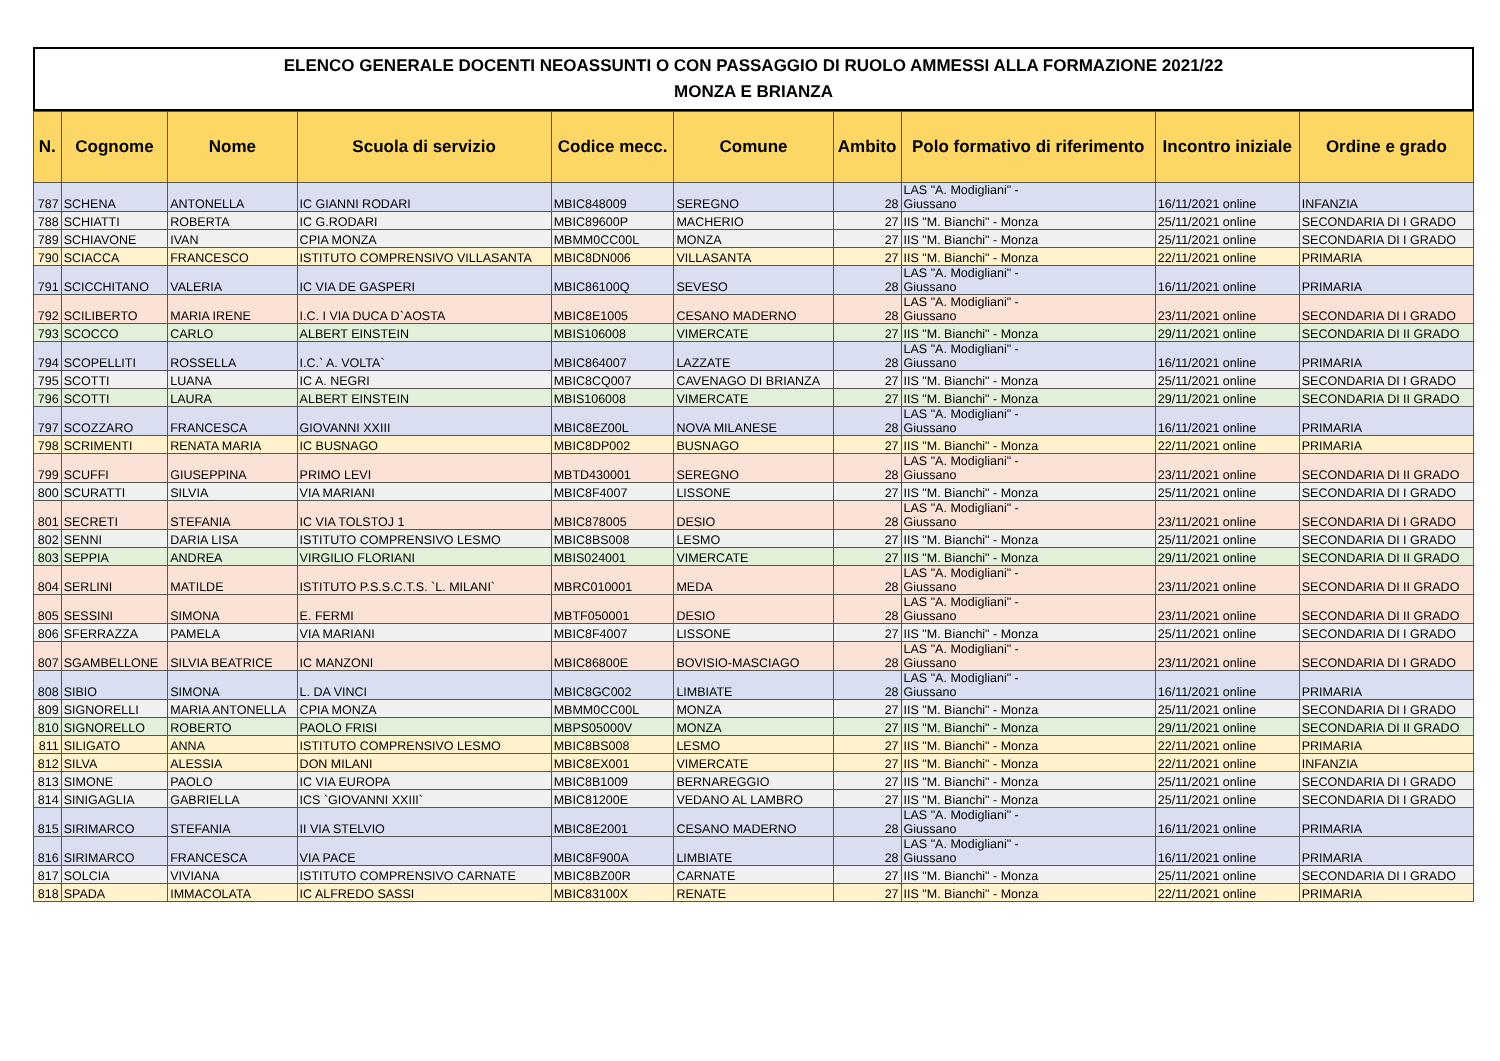ELENCO GENERALE DOCENTI NEOASSUNTI O CON PASSAGGIO DI RUOLO AMMESSI ALLA FORMAZIONE 2021/22
MONZA E BRIANZA
| N. | Cognome | Nome | Scuola di servizio | Codice mecc. | Comune | Ambito | Polo formativo di riferimento | Incontro iniziale | Ordine e grado |
| --- | --- | --- | --- | --- | --- | --- | --- | --- | --- |
| 787 | SCHENA | ANTONELLA | IC GIANNI RODARI | MBIC848009 | SEREGNO | 28 | LAS "A. Modigliani" - Giussano | 16/11/2021 online | INFANZIA |
| 788 | SCHIATTI | ROBERTA | IC G.RODARI | MBIC89600P | MACHERIO | 27 | IIS "M. Bianchi" - Monza | 25/11/2021 online | SECONDARIA DI I GRADO |
| 789 | SCHIAVONE | IVAN | CPIA MONZA | MBMM0CC00L | MONZA | 27 | IIS "M. Bianchi" - Monza | 25/11/2021 online | SECONDARIA DI I GRADO |
| 790 | SCIACCA | FRANCESCO | ISTITUTO COMPRENSIVO VILLASANTA | MBIC8DN006 | VILLASANTA | 27 | IIS "M. Bianchi" - Monza | 22/11/2021 online | PRIMARIA |
| 791 | SCICCHITANO | VALERIA | IC VIA DE GASPERI | MBIC86100Q | SEVESO | 28 | LAS "A. Modigliani" - Giussano | 16/11/2021 online | PRIMARIA |
| 792 | SCILIBERTO | MARIA IRENE | I.C. I VIA DUCA D`AOSTA | MBIC8E1005 | CESANO MADERNO | 28 | LAS "A. Modigliani" - Giussano | 23/11/2021 online | SECONDARIA DI I GRADO |
| 793 | SCOCCO | CARLO | ALBERT EINSTEIN | MBIS106008 | VIMERCATE | 27 | IIS "M. Bianchi" - Monza | 29/11/2021 online | SECONDARIA DI II GRADO |
| 794 | SCOPELLITI | ROSSELLA | I.C.` A. VOLTA` | MBIC864007 | LAZZATE | 28 | LAS "A. Modigliani" - Giussano | 16/11/2021 online | PRIMARIA |
| 795 | SCOTTI | LUANA | IC A. NEGRI | MBIC8CQ007 | CAVENAGO DI BRIANZA | 27 | IIS "M. Bianchi" - Monza | 25/11/2021 online | SECONDARIA DI I GRADO |
| 796 | SCOTTI | LAURA | ALBERT EINSTEIN | MBIS106008 | VIMERCATE | 27 | IIS "M. Bianchi" - Monza | 29/11/2021 online | SECONDARIA DI II GRADO |
| 797 | SCOZZARO | FRANCESCA | GIOVANNI XXIII | MBIC8EZ00L | NOVA MILANESE | 28 | LAS "A. Modigliani" - Giussano | 16/11/2021 online | PRIMARIA |
| 798 | SCRIMENTI | RENATA MARIA | IC BUSNAGO | MBIC8DP002 | BUSNAGO | 27 | IIS "M. Bianchi" - Monza | 22/11/2021 online | PRIMARIA |
| 799 | SCUFFI | GIUSEPPINA | PRIMO LEVI | MBTD430001 | SEREGNO | 28 | LAS "A. Modigliani" - Giussano | 23/11/2021 online | SECONDARIA DI II GRADO |
| 800 | SCURATTI | SILVIA | VIA MARIANI | MBIC8F4007 | LISSONE | 27 | IIS "M. Bianchi" - Monza | 25/11/2021 online | SECONDARIA DI I GRADO |
| 801 | SECRETI | STEFANIA | IC VIA TOLSTOJ 1 | MBIC878005 | DESIO | 28 | LAS "A. Modigliani" - Giussano | 23/11/2021 online | SECONDARIA DI I GRADO |
| 802 | SENNI | DARIA LISA | ISTITUTO COMPRENSIVO LESMO | MBIC8BS008 | LESMO | 27 | IIS "M. Bianchi" - Monza | 25/11/2021 online | SECONDARIA DI I GRADO |
| 803 | SEPPIA | ANDREA | VIRGILIO FLORIANI | MBIS024001 | VIMERCATE | 27 | IIS "M. Bianchi" - Monza | 29/11/2021 online | SECONDARIA DI II GRADO |
| 804 | SERLINI | MATILDE | ISTITUTO P.S.S.C.T.S. `L. MILANI` | MBRC010001 | MEDA | 28 | LAS "A. Modigliani" - Giussano | 23/11/2021 online | SECONDARIA DI II GRADO |
| 805 | SESSINI | SIMONA | E. FERMI | MBTF050001 | DESIO | 28 | LAS "A. Modigliani" - Giussano | 23/11/2021 online | SECONDARIA DI II GRADO |
| 806 | SFERRAZZA | PAMELA | VIA MARIANI | MBIC8F4007 | LISSONE | 27 | IIS "M. Bianchi" - Monza | 25/11/2021 online | SECONDARIA DI I GRADO |
| 807 | SGAMBELLONE | SILVIA BEATRICE | IC MANZONI | MBIC86800E | BOVISIO-MASCIAGO | 28 | LAS "A. Modigliani" - Giussano | 23/11/2021 online | SECONDARIA DI I GRADO |
| 808 | SIBIO | SIMONA | L. DA VINCI | MBIC8GC002 | LIMBIATE | 28 | LAS "A. Modigliani" - Giussano | 16/11/2021 online | PRIMARIA |
| 809 | SIGNORELLI | MARIA ANTONELLA | CPIA MONZA | MBMM0CC00L | MONZA | 27 | IIS "M. Bianchi" - Monza | 25/11/2021 online | SECONDARIA DI I GRADO |
| 810 | SIGNORELLO | ROBERTO | PAOLO FRISI | MBPS05000V | MONZA | 27 | IIS "M. Bianchi" - Monza | 29/11/2021 online | SECONDARIA DI II GRADO |
| 811 | SILIGATO | ANNA | ISTITUTO COMPRENSIVO LESMO | MBIC8BS008 | LESMO | 27 | IIS "M. Bianchi" - Monza | 22/11/2021 online | PRIMARIA |
| 812 | SILVA | ALESSIA | DON MILANI | MBIC8EX001 | VIMERCATE | 27 | IIS "M. Bianchi" - Monza | 22/11/2021 online | INFANZIA |
| 813 | SIMONE | PAOLO | IC VIA EUROPA | MBIC8B1009 | BERNAREGGIO | 27 | IIS "M. Bianchi" - Monza | 25/11/2021 online | SECONDARIA DI I GRADO |
| 814 | SINIGAGLIA | GABRIELLA | ICS `GIOVANNI XXIII` | MBIC81200E | VEDANO AL LAMBRO | 27 | IIS "M. Bianchi" - Monza | 25/11/2021 online | SECONDARIA DI I GRADO |
| 815 | SIRIMARCO | STEFANIA | II VIA STELVIO | MBIC8E2001 | CESANO MADERNO | 28 | LAS "A. Modigliani" - Giussano | 16/11/2021 online | PRIMARIA |
| 816 | SIRIMARCO | FRANCESCA | VIA PACE | MBIC8F900A | LIMBIATE | 28 | LAS "A. Modigliani" - Giussano | 16/11/2021 online | PRIMARIA |
| 817 | SOLCIA | VIVIANA | ISTITUTO COMPRENSIVO CARNATE | MBIC8BZ00R | CARNATE | 27 | IIS "M. Bianchi" - Monza | 25/11/2021 online | SECONDARIA DI I GRADO |
| 818 | SPADA | IMMACOLATA | IC ALFREDO SASSI | MBIC83100X | RENATE | 27 | IIS "M. Bianchi" - Monza | 22/11/2021 online | PRIMARIA |